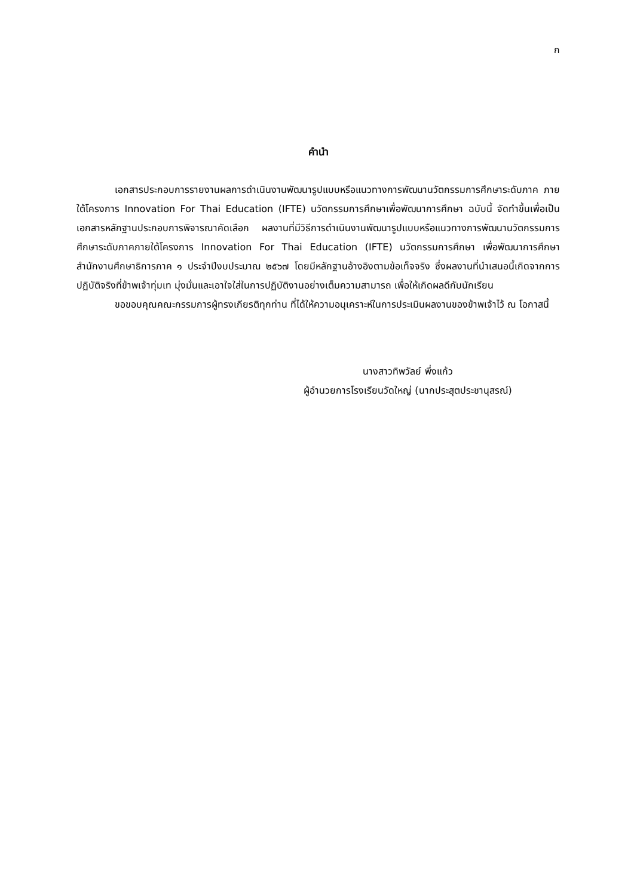ก
คำนำ
เอกสารประกอบการรายงานผลการดำเนินงานพัฒนารูปแบบหรือแนวทางการพัฒนานวัตกรรมการศึกษาระดับภาค ภายใต้โครงการ Innovation For Thai Education (IFTE) นวัตกรรมการศึกษาเพื่อพัฒนาการศึกษา ฉบับนี้ จัดทำขึ้นเพื่อเป็นเอกสารหลักฐานประกอบการพิจารณาคัดเลือก ผลงานที่มีวิธีการดำเนินงานพัฒนารูปแบบหรือแนวทางการพัฒนานวัตกรรมการศึกษาระดับภาคภายใต้โครงการ Innovation For Thai Education (IFTE) นวัตกรรมการศึกษา เพื่อพัฒนาการศึกษา สำนักงานศึกษาธิการภาค ๑ ประจำปีงบประมาณ ๒๕๖๗ โดยมีหลักฐานอ้างอิงตามข้อเท็จจริง ซึ่งผลงานที่นำเสนอนี้เกิดจากการปฏิบัติจริงที่ข้าพเจ้าทุ่มเท มุ่งมั่นและเอาใจใส่ในการปฏิบัติงานอย่างเต็มความสามารถ เพื่อให้เกิดผลดีกับนักเรียน
ขอขอบคุณคณะกรรมการผู้ทรงเกียรติทุกท่าน ที่ได้ให้ความอนุเคราะห์ในการประเมินผลงานของข้าพเจ้าไว้ ณ โอกาสนี้
นางสาวทิพวัลย์ พึ่งแก้ว
ผู้อำนวยการโรงเรียนวัดใหญ่ (นากประสุตประชานุสรณ์)